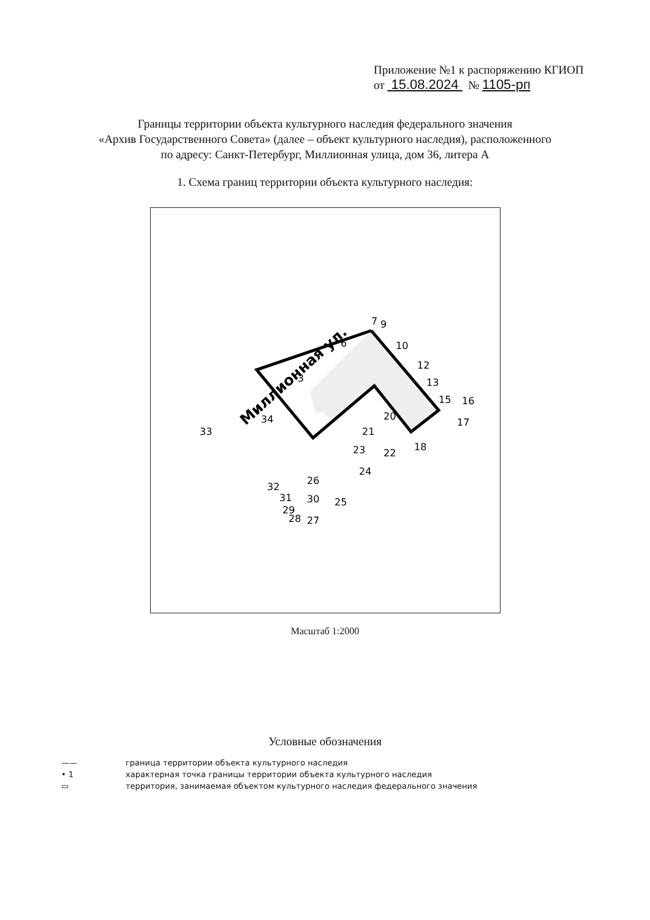Приложение №1 к распоряжению КГИОП
от 15.08.2024 № 1105-рп
Границы территории объекта культурного наследия федерального значения
«Архив Государственного Совета» (далее – объект культурного наследия), расположенного
по адресу: Санкт-Петербург, Миллионная улица, дом 36, литера А
1. Схема границ территории объекта культурного наследия:
Миллионная ул.
7
9
6
10
12
13
15
16
17
18
20
21
22
23
24
26
25
27
33
34
3
32
30
31
29
28
Масштаб 1:2000
Условные обозначения
—— граница территории объекта культурного наследия
• 1 характерная точка границы территории объекта культурного наследия
▭ территория, занимаемая объектом культурного наследия федерального значения